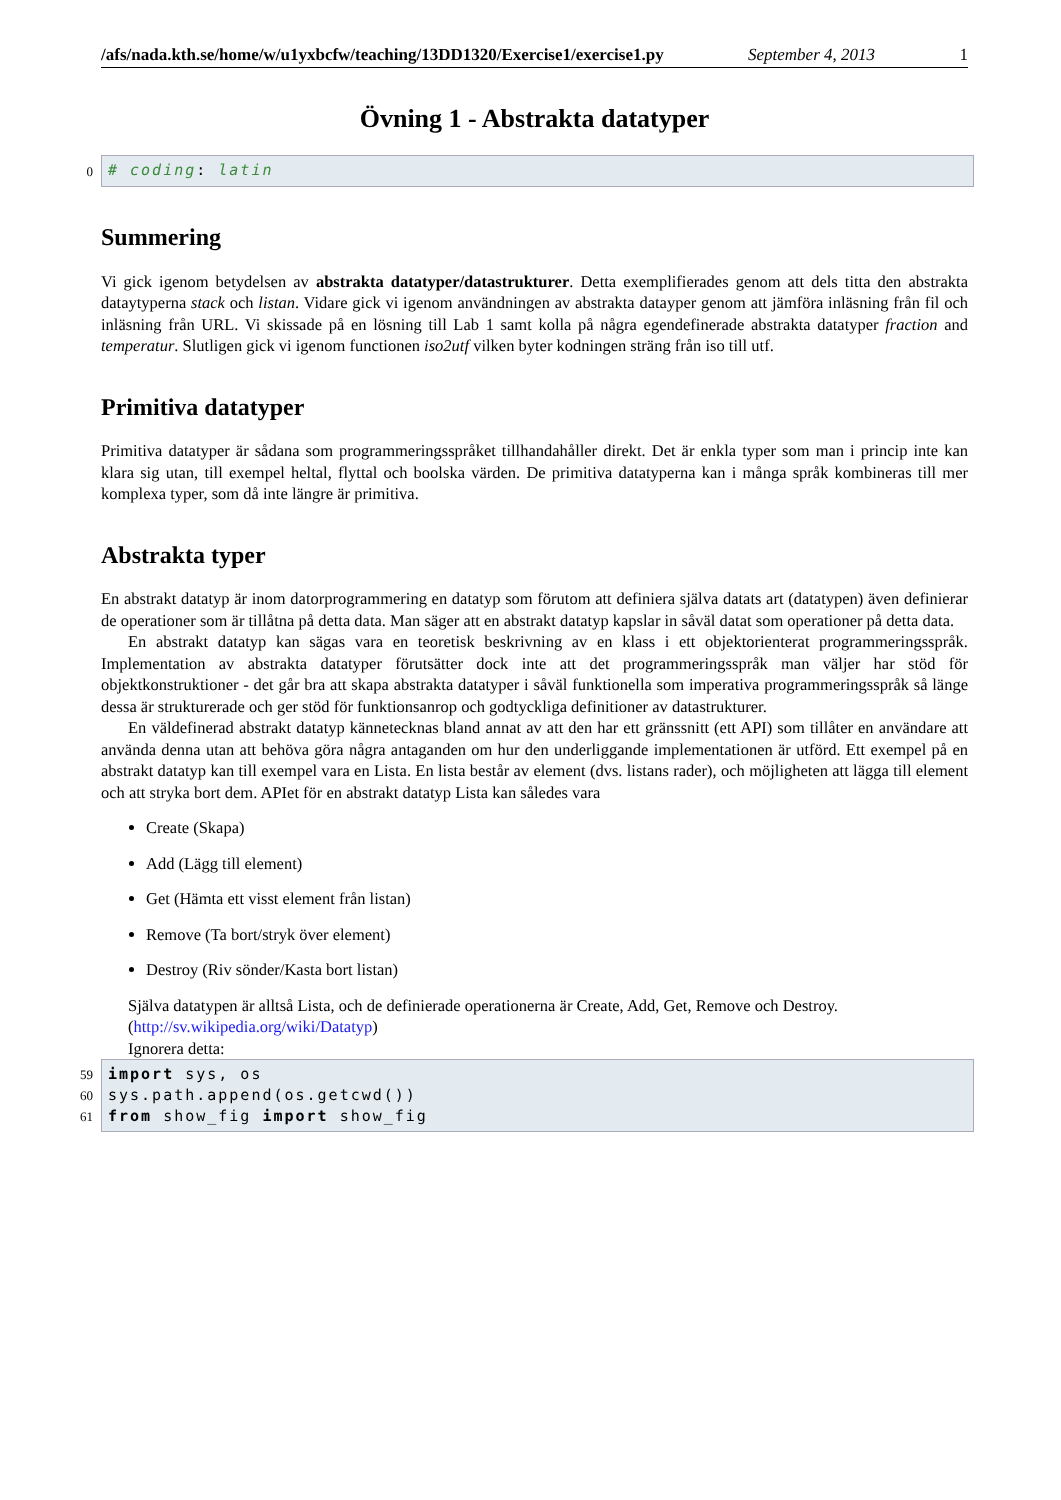/afs/nada.kth.se/home/w/u1yxbcfw/teaching/13DD1320/Exercise1/exercise1.py September 4, 2013 1
Övning 1 - Abstrakta datatyper
0
# coding: latin
Summering
Vi gick igenom betydelsen av abstrakta datatyper/datastrukturer. Detta exemplifierades genom att dels titta den abstrakta dataytyperna stack och listan. Vidare gick vi igenom användningen av abstrakta datayper genom att jämföra inläsning från fil och inläsning från URL. Vi skissade på en lösning till Lab 1 samt kolla på några egendefinerade abstrakta datatyper fraction and temperatur. Slutligen gick vi igenom functionen iso2utf vilken byter kodningen sträng från iso till utf.
Primitiva datatyper
Primitiva datatyper är sådana som programmeringsspråket tillhandahåller direkt. Det är enkla typer som man i princip inte kan klara sig utan, till exempel heltal, flyttal och boolska värden. De primitiva datatyperna kan i många språk kombineras till mer komplexa typer, som då inte längre är primitiva.
Abstrakta typer
En abstrakt datatyp är inom datorprogrammering en datatyp som förutom att definiera själva datats art (datatypen) även definierar de operationer som är tillåtna på detta data. Man säger att en abstrakt datatyp kapslar in såväl datat som operationer på detta data.
En abstrakt datatyp kan sägas vara en teoretisk beskrivning av en klass i ett objektorienterat programmeringsspråk. Implementation av abstrakta datatyper förutsätter dock inte att det programmeringsspråk man väljer har stöd för objektkonstruktioner - det går bra att skapa abstrakta datatyper i såväl funktionella som imperativa programmeringsspråk så länge dessa är strukturerade och ger stöd för funktionsanrop och godtyckliga definitioner av datastrukturer.
En väldefinerad abstrakt datatyp kännetecknas bland annat av att den har ett gränssnitt (ett API) som tillåter en användare att använda denna utan att behöva göra några antaganden om hur den underliggande implementationen är utförd. Ett exempel på en abstrakt datatyp kan till exempel vara en Lista. En lista består av element (dvs. listans rader), och möjligheten att lägga till element och att stryka bort dem. APIet för en abstrakt datatyp Lista kan således vara
Create (Skapa)
Add (Lägg till element)
Get (Hämta ett visst element från listan)
Remove (Ta bort/stryk över element)
Destroy (Riv sönder/Kasta bort listan)
Själva datatypen är alltså Lista, och de definierade operationerna är Create, Add, Get, Remove och Destroy.
(http://sv.wikipedia.org/wiki/Datatyp)
Ignorera detta:
59
60
61
import sys, os
sys.path.append(os.getcwd())
from show_fig import show_fig